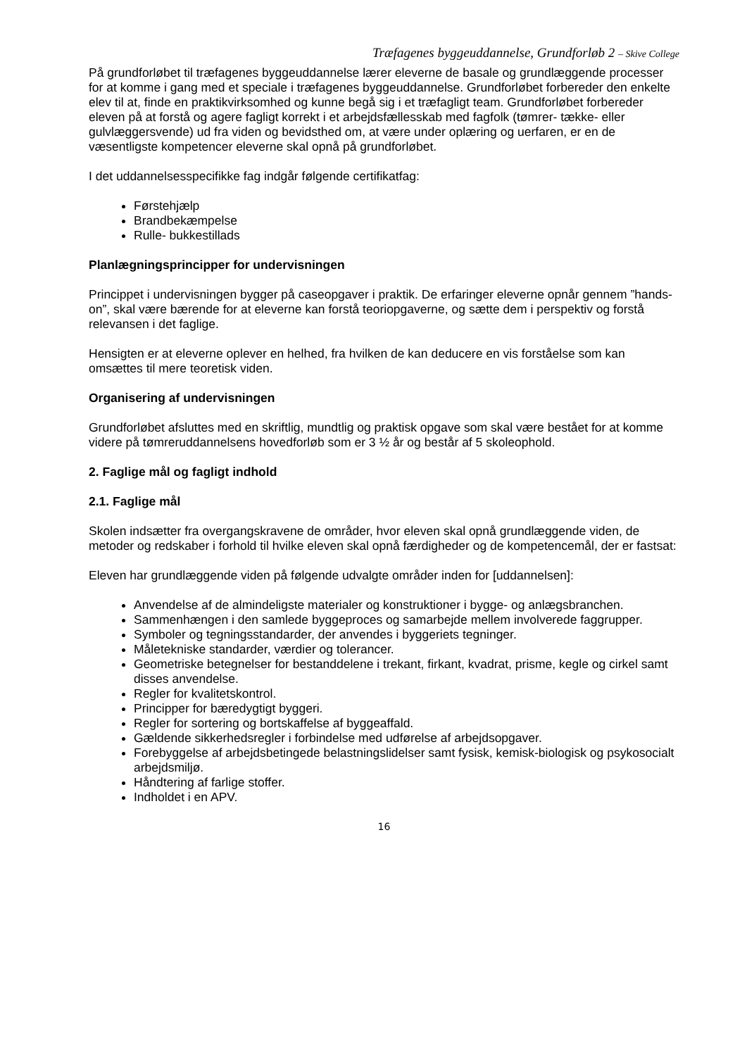Træfagenes byggeuddannelse, Grundforløb 2 – Skive College
På grundforløbet til træfagenes byggeuddannelse lærer eleverne de basale og grundlæggende processer for at komme i gang med et speciale i træfagenes byggeuddannelse. Grundforløbet forbereder den enkelte elev til at, finde en praktikvirksomhed og kunne begå sig i et træfagligt team. Grundforløbet forbereder eleven på at forstå og agere fagligt korrekt i et arbejdsfællesskab med fagfolk (tømrer- tække- eller gulvlæggersvende) ud fra viden og bevidsthed om, at være under oplæring og uerfaren, er en de væsentligste kompetencer eleverne skal opnå på grundforløbet.
I det uddannelsesspecifikke fag indgår følgende certifikatfag:
Førstehjælp
Brandbekæmpelse
Rulle- bukkestillads
Planlægningsprincipper for undervisningen
Princippet i undervisningen bygger på caseopgaver i praktik. De erfaringer eleverne opnår gennem ”hands-on”, skal være bærende for at eleverne kan forstå teoriopgaverne, og sætte dem i perspektiv og forstå relevansen i det faglige.
Hensigten er at eleverne oplever en helhed, fra hvilken de kan deducere en vis forståelse som kan omsættes til mere teoretisk viden.
Organisering af undervisningen
Grundforløbet afsluttes med en skriftlig, mundtlig og praktisk opgave som skal være bestået for at komme videre på tømreruddannelsens hovedforløb som er 3 ½ år og består af 5 skoleophold.
2. Faglige mål og fagligt indhold
2.1. Faglige mål
Skolen indsætter fra overgangskravene de områder, hvor eleven skal opnå grundlæggende viden, de metoder og redskaber i forhold til hvilke eleven skal opnå færdigheder og de kompetencemål, der er fastsat:
Eleven har grundlæggende viden på følgende udvalgte områder inden for [uddannelsen]:
Anvendelse af de almindeligste materialer og konstruktioner i bygge- og anlægsbranchen.
Sammenhængen i den samlede byggeproces og samarbejde mellem involverede faggrupper.
Symboler og tegningsstandarder, der anvendes i byggeriets tegninger.
Måletekniske standarder, værdier og tolerancer.
Geometriske betegnelser for bestanddelene i trekant, firkant, kvadrat, prisme, kegle og cirkel samt disses anvendelse.
Regler for kvalitetskontrol.
Principper for bæredygtigt byggeri.
Regler for sortering og bortskaffelse af byggeaffald.
Gældende sikkerhedsregler i forbindelse med udførelse af arbejdsopgaver.
Forebyggelse af arbejdsbetingede belastningslidelser samt fysisk, kemisk-biologisk og psykosocialt arbejdsmiljø.
Håndtering af farlige stoffer.
Indholdet i en APV.
16